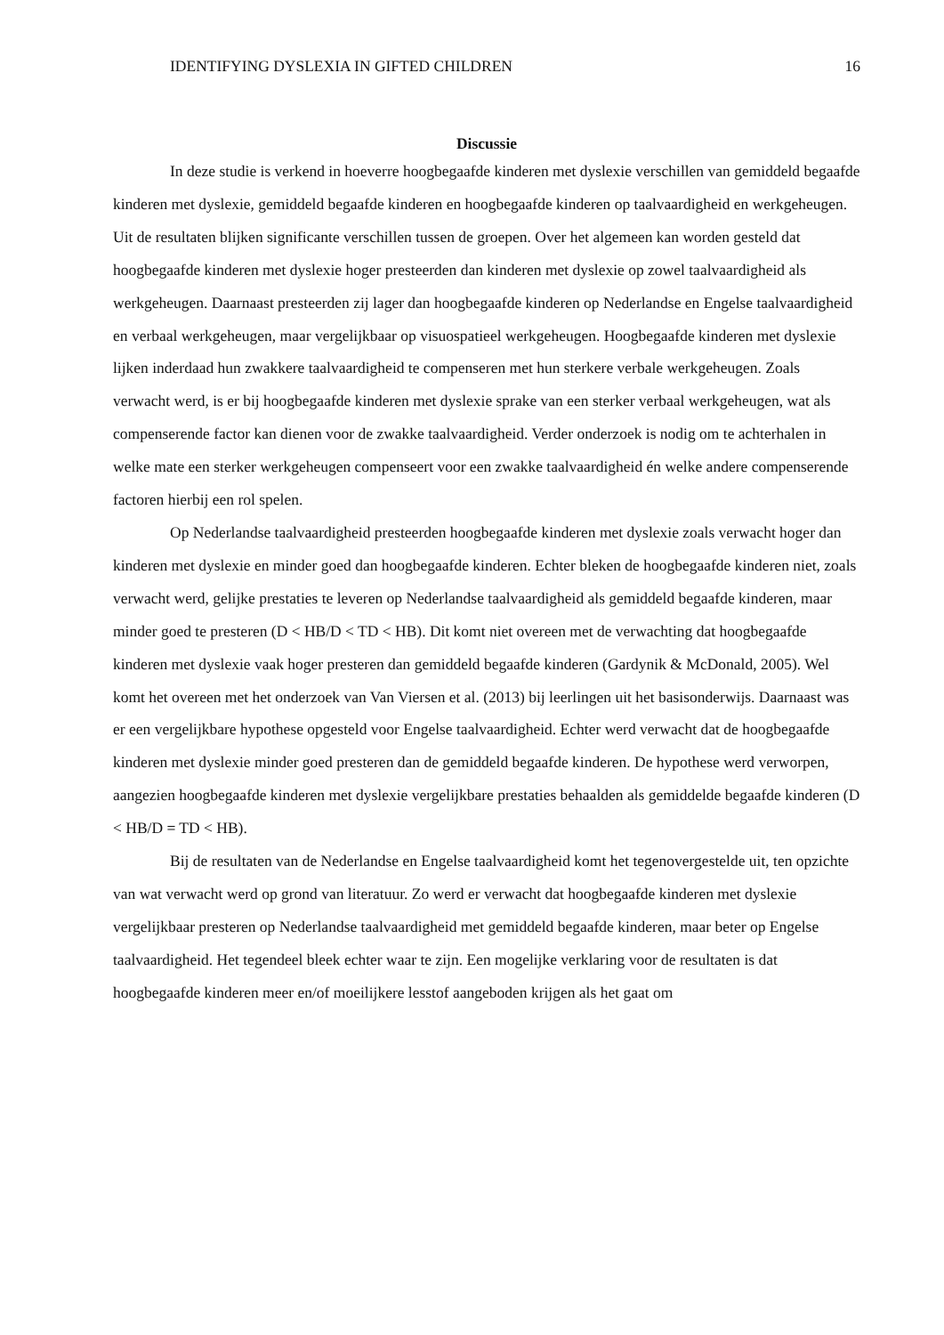IDENTIFYING DYSLEXIA IN GIFTED CHILDREN 16
Discussie
In deze studie is verkend in hoeverre hoogbegaafde kinderen met dyslexie verschillen van gemiddeld begaafde kinderen met dyslexie, gemiddeld begaafde kinderen en hoogbegaafde kinderen op taalvaardigheid en werkgeheugen. Uit de resultaten blijken significante verschillen tussen de groepen. Over het algemeen kan worden gesteld dat hoogbegaafde kinderen met dyslexie hoger presteerden dan kinderen met dyslexie op zowel taalvaardigheid als werkgeheugen. Daarnaast presteerden zij lager dan hoogbegaafde kinderen op Nederlandse en Engelse taalvaardigheid en verbaal werkgeheugen, maar vergelijkbaar op visuospatieel werkgeheugen. Hoogbegaafde kinderen met dyslexie lijken inderdaad hun zwakkere taalvaardigheid te compenseren met hun sterkere verbale werkgeheugen. Zoals verwacht werd, is er bij hoogbegaafde kinderen met dyslexie sprake van een sterker verbaal werkgeheugen, wat als compenserende factor kan dienen voor de zwakke taalvaardigheid. Verder onderzoek is nodig om te achterhalen in welke mate een sterker werkgeheugen compenseert voor een zwakke taalvaardigheid én welke andere compenserende factoren hierbij een rol spelen.
Op Nederlandse taalvaardigheid presteerden hoogbegaafde kinderen met dyslexie zoals verwacht hoger dan kinderen met dyslexie en minder goed dan hoogbegaafde kinderen. Echter bleken de hoogbegaafde kinderen niet, zoals verwacht werd, gelijke prestaties te leveren op Nederlandse taalvaardigheid als gemiddeld begaafde kinderen, maar minder goed te presteren (D < HB/D < TD < HB). Dit komt niet overeen met de verwachting dat hoogbegaafde kinderen met dyslexie vaak hoger presteren dan gemiddeld begaafde kinderen (Gardynik & McDonald, 2005). Wel komt het overeen met het onderzoek van Van Viersen et al. (2013) bij leerlingen uit het basisonderwijs. Daarnaast was er een vergelijkbare hypothese opgesteld voor Engelse taalvaardigheid. Echter werd verwacht dat de hoogbegaafde kinderen met dyslexie minder goed presteren dan de gemiddeld begaafde kinderen. De hypothese werd verworpen, aangezien hoogbegaafde kinderen met dyslexie vergelijkbare prestaties behaalden als gemiddelde begaafde kinderen (D < HB/D = TD < HB).
Bij de resultaten van de Nederlandse en Engelse taalvaardigheid komt het tegenovergestelde uit, ten opzichte van wat verwacht werd op grond van literatuur. Zo werd er verwacht dat hoogbegaafde kinderen met dyslexie vergelijkbaar presteren op Nederlandse taalvaardigheid met gemiddeld begaafde kinderen, maar beter op Engelse taalvaardigheid. Het tegendeel bleek echter waar te zijn. Een mogelijke verklaring voor de resultaten is dat hoogbegaafde kinderen meer en/of moeilijkere lesstof aangeboden krijgen als het gaat om